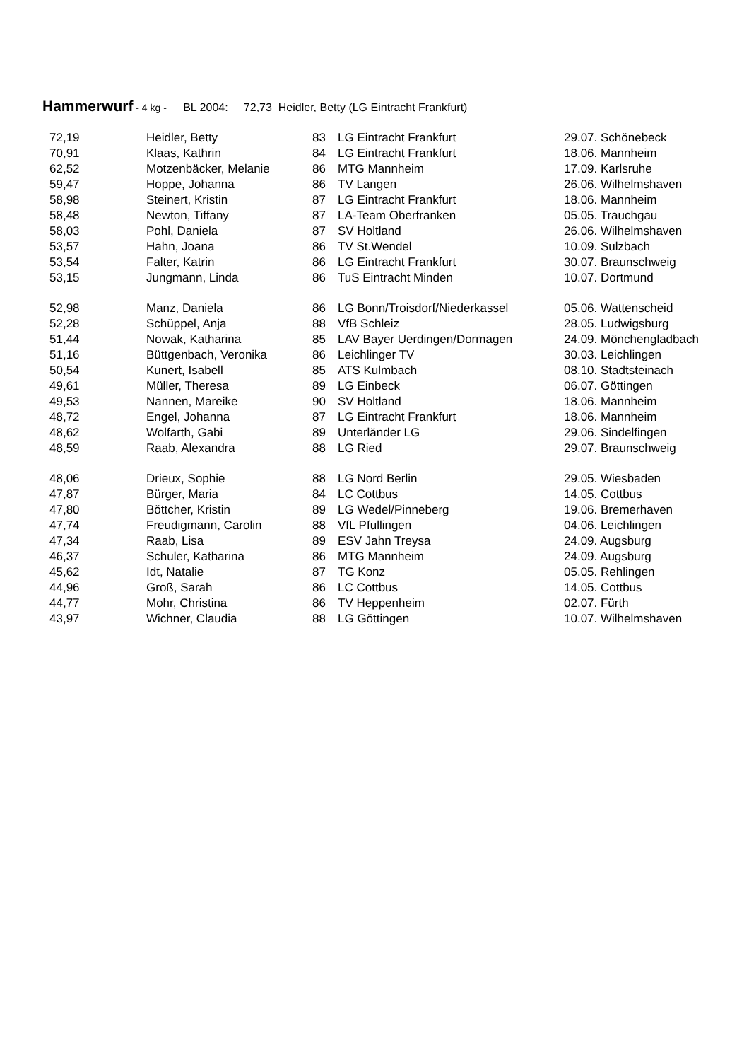Hammerwurf - 4 kg - BL 2004: 72,73 Heidler, Betty (LG Eintracht Frankfurt)
| 72,19 | Heidler, Betty | 83 | LG Eintracht Frankfurt | 29.07. Schönebeck |
| 70,91 | Klaas, Kathrin | 84 | LG Eintracht Frankfurt | 18.06. Mannheim |
| 62,52 | Motzenbäcker, Melanie | 86 | MTG Mannheim | 17.09. Karlsruhe |
| 59,47 | Hoppe, Johanna | 86 | TV Langen | 26.06. Wilhelmshaven |
| 58,98 | Steinert, Kristin | 87 | LG Eintracht Frankfurt | 18.06. Mannheim |
| 58,48 | Newton, Tiffany | 87 | LA-Team Oberfranken | 05.05. Trauchgau |
| 58,03 | Pohl, Daniela | 87 | SV Holtland | 26.06. Wilhelmshaven |
| 53,57 | Hahn, Joana | 86 | TV St.Wendel | 10.09. Sulzbach |
| 53,54 | Falter, Katrin | 86 | LG Eintracht Frankfurt | 30.07. Braunschweig |
| 53,15 | Jungmann, Linda | 86 | TuS Eintracht Minden | 10.07. Dortmund |
| 52,98 | Manz, Daniela | 86 | LG Bonn/Troisdorf/Niederkassel | 05.06. Wattenscheid |
| 52,28 | Schüppel, Anja | 88 | VfB Schleiz | 28.05. Ludwigsburg |
| 51,44 | Nowak, Katharina | 85 | LAV Bayer Uerdingen/Dormagen | 24.09. Mönchengladbach |
| 51,16 | Büttgenbach, Veronika | 86 | Leichlinger TV | 30.03. Leichlingen |
| 50,54 | Kunert, Isabell | 85 | ATS Kulmbach | 08.10. Stadtsteinach |
| 49,61 | Müller, Theresa | 89 | LG Einbeck | 06.07. Göttingen |
| 49,53 | Nannen, Mareike | 90 | SV Holtland | 18.06. Mannheim |
| 48,72 | Engel, Johanna | 87 | LG Eintracht Frankfurt | 18.06. Mannheim |
| 48,62 | Wolfarth, Gabi | 89 | Unterländer LG | 29.06. Sindelfingen |
| 48,59 | Raab, Alexandra | 88 | LG Ried | 29.07. Braunschweig |
| 48,06 | Drieux, Sophie | 88 | LG Nord Berlin | 29.05. Wiesbaden |
| 47,87 | Bürger, Maria | 84 | LC Cottbus | 14.05. Cottbus |
| 47,80 | Böttcher, Kristin | 89 | LG Wedel/Pinneberg | 19.06. Bremerhaven |
| 47,74 | Freudigmann, Carolin | 88 | VfL Pfullingen | 04.06. Leichlingen |
| 47,34 | Raab, Lisa | 89 | ESV Jahn Treysa | 24.09. Augsburg |
| 46,37 | Schuler, Katharina | 86 | MTG Mannheim | 24.09. Augsburg |
| 45,62 | Idt, Natalie | 87 | TG Konz | 05.05. Rehlingen |
| 44,96 | Groß, Sarah | 86 | LC Cottbus | 14.05. Cottbus |
| 44,77 | Mohr, Christina | 86 | TV Heppenheim | 02.07. Fürth |
| 43,97 | Wichner, Claudia | 88 | LG Göttingen | 10.07. Wilhelmshaven |